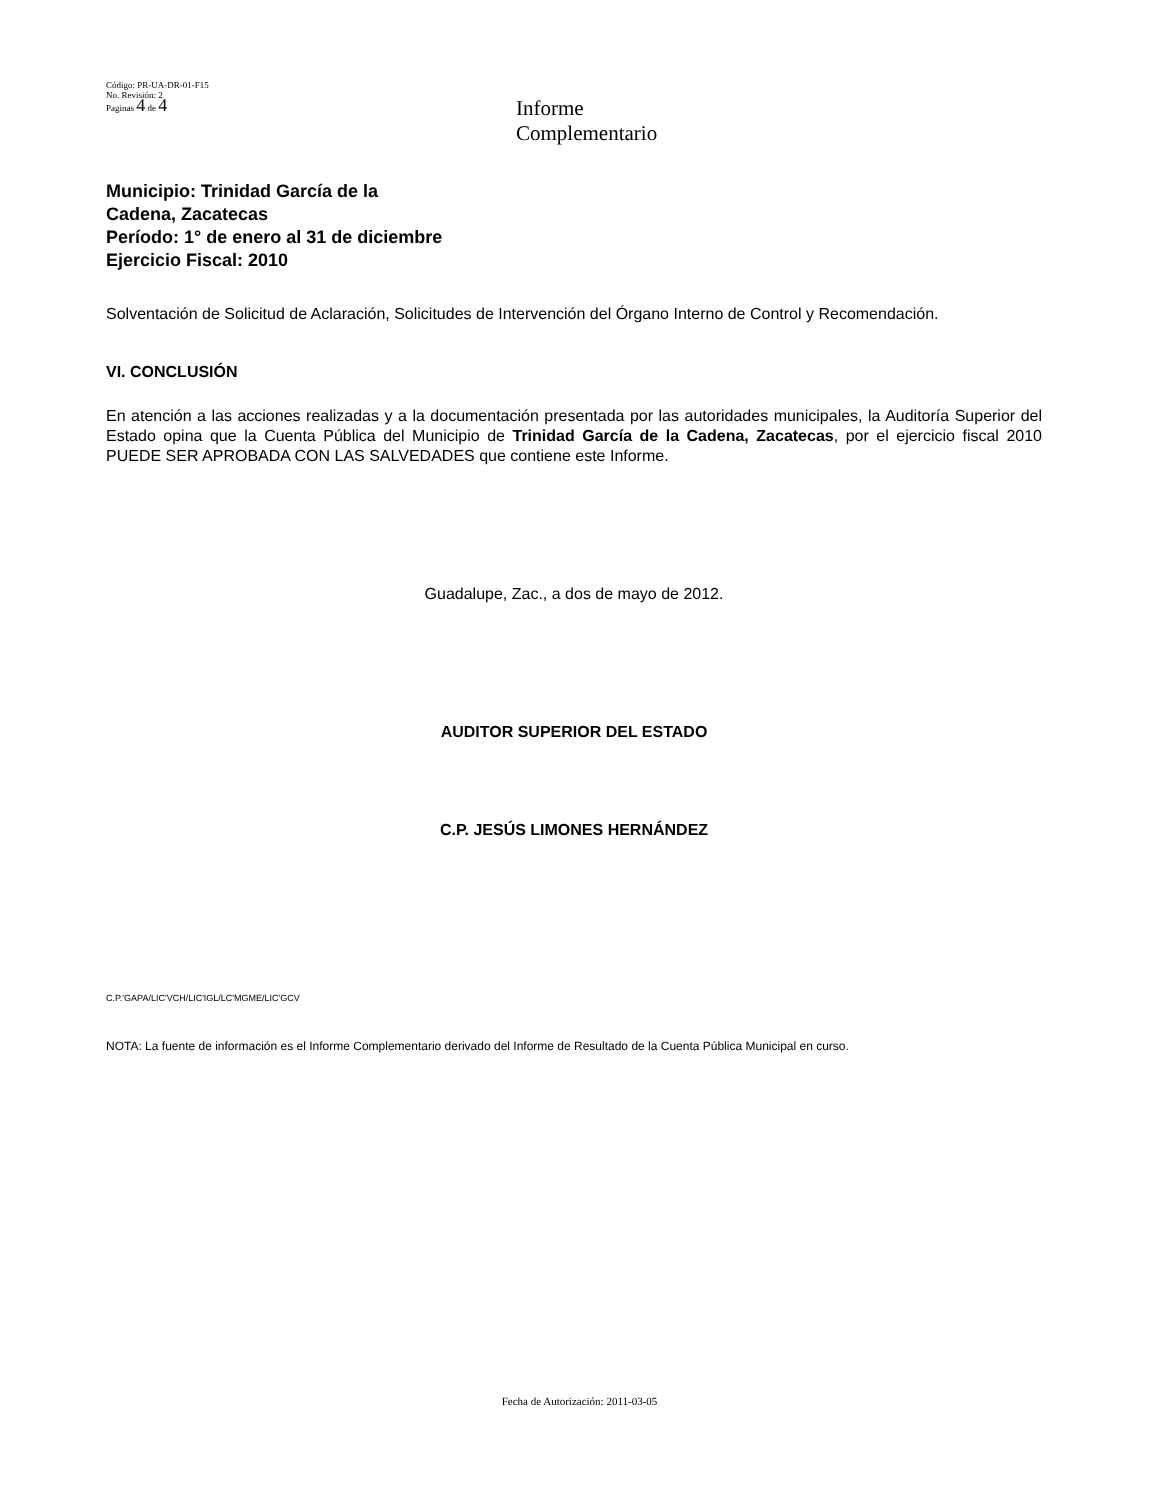Código: PR-UA-DR-01-F15
No. Revisión: 2
Paginas 4 de 4
Informe
Complementario
Municipio: Trinidad García de la
Cadena, Zacatecas
Período: 1° de enero al 31 de diciembre
Ejercicio Fiscal: 2010
Solventación de Solicitud de Aclaración, Solicitudes de Intervención del Órgano Interno de Control y Recomendación.
VI. CONCLUSIÓN
En atención a las acciones realizadas y a la documentación presentada por las autoridades municipales, la Auditoría Superior del Estado opina que la Cuenta Pública del Municipio de Trinidad García de la Cadena, Zacatecas, por el ejercicio fiscal 2010 PUEDE SER APROBADA CON LAS SALVEDADES que contiene este Informe.
Guadalupe, Zac., a dos de mayo de 2012.
AUDITOR SUPERIOR DEL ESTADO
C.P. JESÚS LIMONES HERNÁNDEZ
C.P.'GAPA/LIC'VCH/LIC'IGL/LC'MGME/LIC'GCV
NOTA: La fuente de información es el Informe Complementario derivado del Informe de Resultado de la Cuenta Pública Municipal en curso.
Fecha de Autorización: 2011-03-05